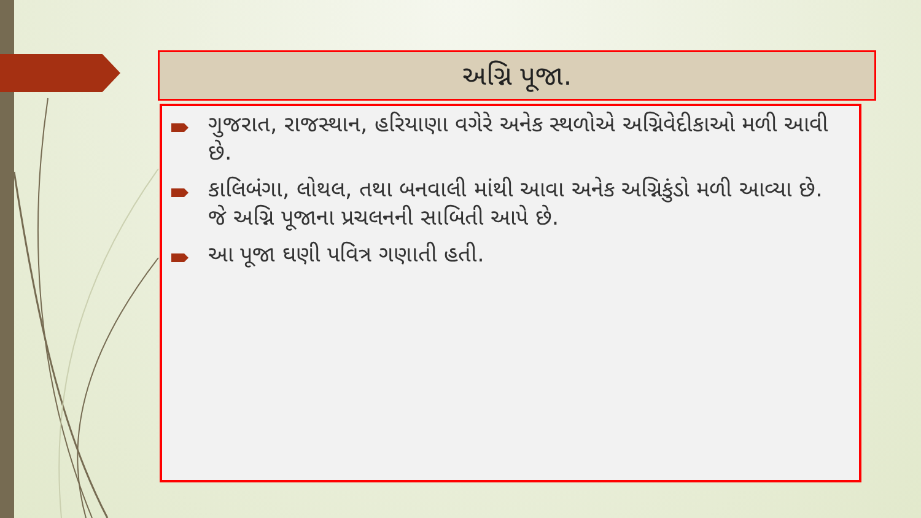અગ્નિ પૂજા.
ગુજરાત, રાજસ્થાન, હરિયાણા વગેરે અનેક સ્થળોએ અગ્નિવેદીકાઓ મળી આવી છે.
કાલિબંગા, લોથલ, તથા બનવાલી માંથી આવા અનેક અગ્નિકુંડો મળી આવ્યા છે. જે અગ્નિ પૂજાના પ્રચલનની સાબિતી આપે છે.
આ પૂજા ઘણી પવિત્ર ગણાતી હતી.